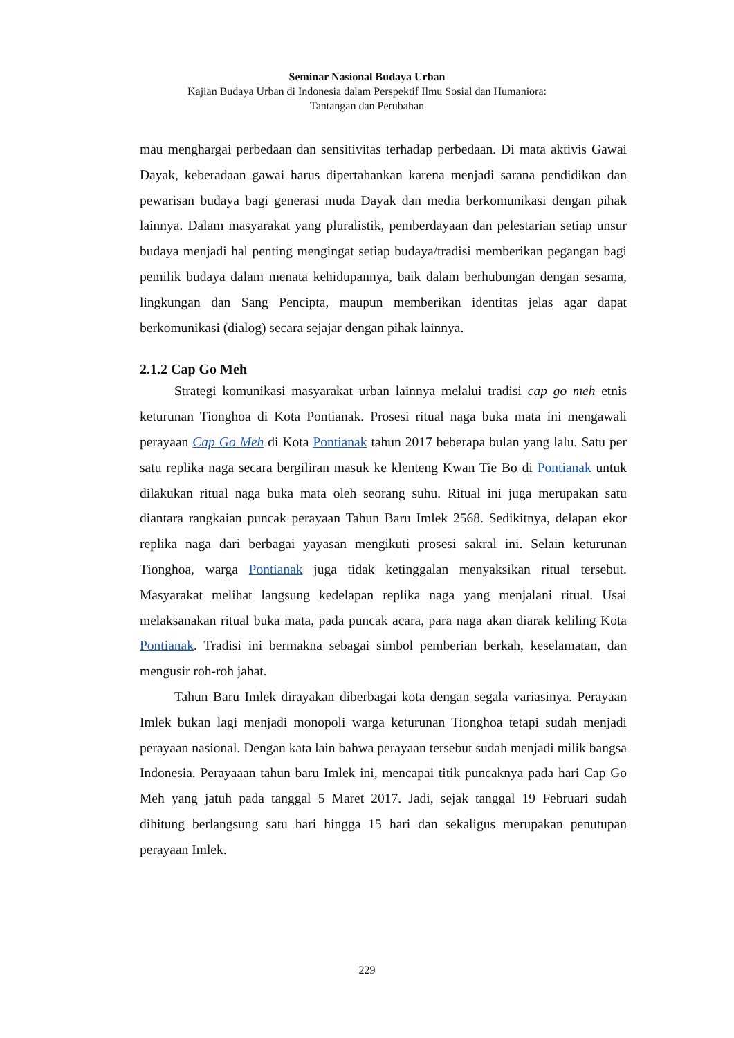Seminar Nasional Budaya Urban
Kajian Budaya Urban di Indonesia dalam Perspektif Ilmu Sosial dan Humaniora:
Tantangan dan Perubahan
mau menghargai perbedaan dan sensitivitas terhadap perbedaan. Di mata aktivis Gawai Dayak, keberadaan gawai harus dipertahankan karena menjadi sarana pendidikan dan pewarisan budaya bagi generasi muda Dayak dan media berkomunikasi dengan pihak lainnya. Dalam masyarakat yang pluralistik, pemberdayaan dan pelestarian setiap unsur budaya menjadi hal penting mengingat setiap budaya/tradisi memberikan pegangan bagi pemilik budaya dalam menata kehidupannya, baik dalam berhubungan dengan sesama, lingkungan dan Sang Pencipta, maupun memberikan identitas jelas agar dapat berkomunikasi (dialog) secara sejajar dengan pihak lainnya.
2.1.2 Cap Go Meh
Strategi komunikasi masyarakat urban lainnya melalui tradisi cap go meh etnis keturunan Tionghoa di Kota Pontianak. Prosesi ritual naga buka mata ini mengawali perayaan Cap Go Meh di Kota Pontianak tahun 2017 beberapa bulan yang lalu. Satu per satu replika naga secara bergiliran masuk ke klenteng Kwan Tie Bo di Pontianak untuk dilakukan ritual naga buka mata oleh seorang suhu. Ritual ini juga merupakan satu diantara rangkaian puncak perayaan Tahun Baru Imlek 2568. Sedikitnya, delapan ekor replika naga dari berbagai yayasan mengikuti prosesi sakral ini. Selain keturunan Tionghoa, warga Pontianak juga tidak ketinggalan menyaksikan ritual tersebut. Masyarakat melihat langsung kedelapan replika naga yang menjalani ritual. Usai melaksanakan ritual buka mata, pada puncak acara, para naga akan diarak keliling Kota Pontianak. Tradisi ini bermakna sebagai simbol pemberian berkah, keselamatan, dan mengusir roh-roh jahat.
Tahun Baru Imlek dirayakan diberbagai kota dengan segala variasinya. Perayaan Imlek bukan lagi menjadi monopoli warga keturunan Tionghoa tetapi sudah menjadi perayaan nasional. Dengan kata lain bahwa perayaan tersebut sudah menjadi milik bangsa Indonesia. Perayaaan tahun baru Imlek ini, mencapai titik puncaknya pada hari Cap Go Meh yang jatuh pada tanggal 5 Maret 2017. Jadi, sejak tanggal 19 Februari sudah dihitung berlangsung satu hari hingga 15 hari dan sekaligus merupakan penutupan perayaan Imlek.
229